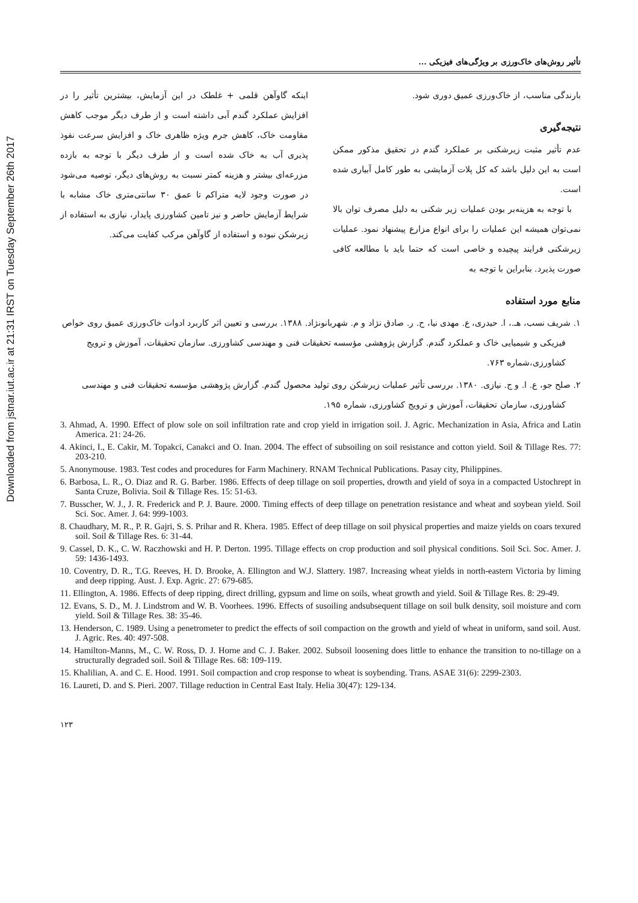Downloaded from jstnar.iut.ac.ir at 21:31 IRST on Tuesday September 26th 2017
تأثیر روش‌های خاک‌ورزی بر ویژگی‌های فیزیکی ...
بارندگی مناسب، از خاک‌ورزی عمیق دوری شود.
نتیجه‌گیری
عدم تأثیر مثبت زیرشکنی بر عملکرد گندم در تحقیق مذکور ممکن است به این دلیل باشد که کل پلات آزمایشی به طور کامل آبیاری شده است.
با توجه به هزینه‌بر بودن عملیات زیر شکنی به دلیل مصرف توان بالا نمی‌توان همیشه این عملیات را برای انواع مزارع پیشنهاد نمود. عملیات زیرشکنی فرایند پیچیده و خاصی است که حتما باید با مطالعه کافی صورت پذیرد. بنابراین با توجه به
اینکه گاوآهن قلمی + غلطک در این آزمایش، بیشترین تأثیر را در افزایش عملکرد گندم آبی داشته است و از طرف دیگر موجب کاهش مقاومت خاک، کاهش جرم ویژه ظاهری خاک و افزایش سرعت نفوذ پذیری آب به خاک شده است و از طرف دیگر با توجه به بازده مزرعه‌ای بیشتر و هزینه کمتر نسبت به روش‌های دیگر، توصیه می‌شود در صورت وجود لایه متراکم تا عمق ۳۰ سانتی‌متری خاک مشابه با شرایط آزمایش حاضر و نیز تامین کشاورزی پایدار، نیازی به استفاده از زیرشکن نبوده و استفاده از گاوآهن مرکب کفایت می‌کند.
منابع مورد استفاده
۱. شریف نسب، هـ.، ا. حیدری، ع. مهدی نیا، ح. ر. صادق نژاد و م. شهربانونژاد. ۱۳۸۸. بررسی و تعیین اثر کاربرد ادوات خاک‌ورزی عمیق روی خواص فیزیکی و شیمیایی خاک و عملکرد گندم. گزارش پژوهشی مؤسسه تحقیقات فنی و مهندسی کشاورزی. سازمان تحقیقات، آموزش و ترویج کشاورزی،شماره ۷۶۳.
۲. صلح جو، ع. ا. و ج. نیازی. ۱۳۸۰. بررسی تأثیر عملیات زیرشکن روی تولید محصول گندم. گزارش پژوهشی مؤسسه تحقیقات فنی و مهندسی کشاورزی، سازمان تحقیقات، آموزش و ترویج کشاورزی، شماره ۱۹۵.
3. Ahmad, A. 1990. Effect of plow sole on soil infiltration rate and crop yield in irrigation soil. J. Agric. Mechanization in Asia, Africa and Latin America. 21: 24-26.
4. Akinci, I., E. Cakir, M. Topakci, Canakci and O. Inan. 2004. The effect of subsoiling on soil resistance and cotton yield. Soil & Tillage Res. 77: 203-210.
5. Anonymouse. 1983. Test codes and procedures for Farm Machinery. RNAM Technical Publications. Pasay city, Philippines.
6. Barbosa, L. R., O. Diaz and R. G. Barber. 1986. Effects of deep tillage on soil properties, drowth and yield of soya in a compacted Ustochrept in Santa Cruze, Bolivia. Soil & Tillage Res. 15: 51-63.
7. Busscher, W. J., J. R. Frederick and P. J. Baure. 2000. Timing effects of deep tillage on penetration resistance and wheat and soybean yield. Soil Sci. Soc. Amer. J. 64: 999-1003.
8. Chaudhary, M. R., P. R. Gajri, S. S. Prihar and R. Khera. 1985. Effect of deep tillage on soil physical properties and maize yields on coars texured soil. Soil & Tillage Res. 6: 31-44.
9. Cassel, D. K., C. W. Raczhowski and H. P. Derton. 1995. Tillage effects on crop production and soil physical conditions. Soil Sci. Soc. Amer. J. 59: 1436-1493.
10. Coventry, D. R., T.G. Reeves, H. D. Brooke, A. Ellington and W.J. Slattery. 1987. Increasing wheat yields in north-eastern Victoria by liming and deep ripping. Aust. J. Exp. Agric. 27: 679-685.
11. Ellington, A. 1986. Effects of deep ripping, direct drilling, gypsum and lime on soils, wheat growth and yield. Soil & Tillage Res. 8: 29-49.
12. Evans, S. D., M. J. Lindstrom and W. B. Voorhees. 1996. Effects of susoiling andsubsequent tillage on soil bulk density, soil moisture and corn yield. Soil & Tillage Res. 38: 35-46.
13. Henderson, C. 1989. Using a penetrometer to predict the effects of soil compaction on the growth and yield of wheat in uniform, sand soil. Aust. J. Agric. Res. 40: 497-508.
14. Hamilton-Manns, M., C. W. Ross, D. J. Horne and C. J. Baker. 2002. Subsoil loosening does little to enhance the transition to no-tillage on a structurally degraded soil. Soil & Tillage Res. 68: 109-119.
15. Khalilian, A. and C. E. Hood. 1991. Soil compaction and crop response to wheat is soybending. Trans. ASAE 31(6): 2299-2303.
16. Laureti, D. and S. Pieri. 2007. Tillage reduction in Central East Italy. Helia 30(47): 129-134.
۱۲۳